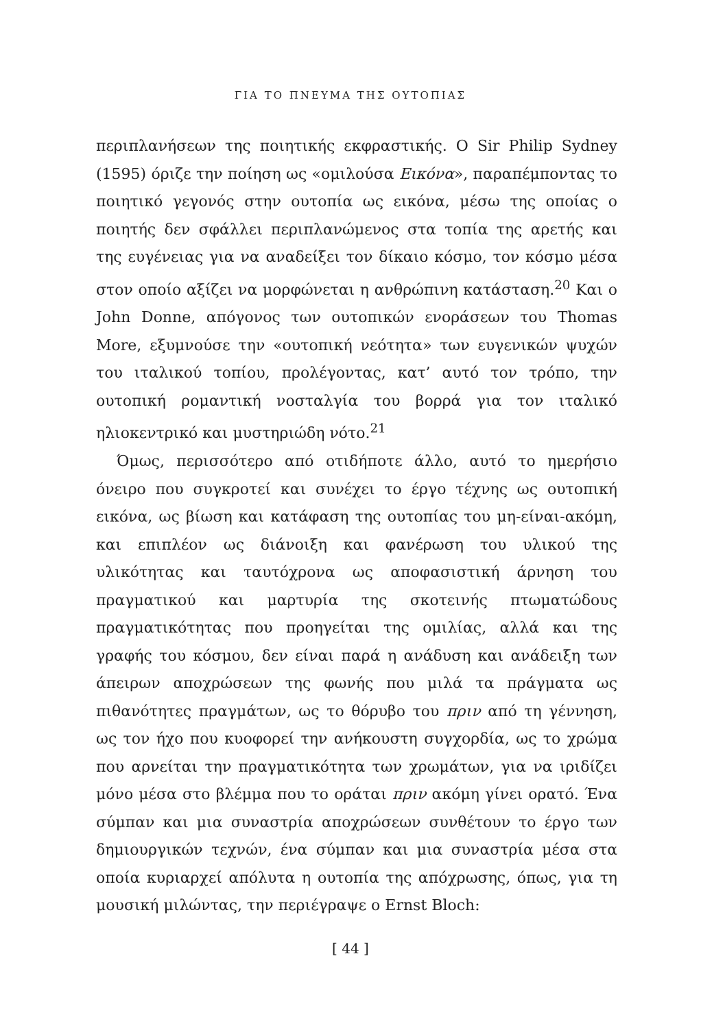ΓΙΑ ΤΟ ΠΝΕΥΜΑ ΤΗΣ ΟΥΤΟΠΙΑΣ
περιπλανήσεων της ποιητικής εκφραστικής. Ο Sir Philip Sydney (1595) όριζε την ποίηση ως «ομιλούσα Εικόνα», παραπέμποντας το ποιητικό γεγονός στην ουτοπία ως εικόνα, μέσω της οποίας ο ποιητής δεν σφάλλει περιπλανώμενος στα τοπία της αρετής και της ευγένειας για να αναδείξει τον δίκαιο κόσμο, τον κόσμο μέσα στον οποίο αξίζει να μορφώνεται η ανθρώπινη κατάσταση.<sup>20</sup> Και ο John Donne, απόγονος των ουτοπικών ενοράσεων του Thomas More, εξυμνούσε την «ουτοπική νεότητα» των ευγενικών ψυχών του ιταλικού τοπίου, προλέγοντας, κατ’ αυτό τον τρόπο, την ουτοπική ρομαντική νοσταλγία του βορρά για τον ιταλικό ηλιοκεντρικό και μυστηριώδη νότο.<sup>21</sup>
Όμως, περισσότερο από οτιδήποτε άλλο, αυτό το ημερήσιο όνειρο που συγκροτεί και συνέχει το έργο τέχνης ως ουτοπική εικόνα, ως βίωση και κατάφαση της ουτοπίας του μη-είναι-ακόμη, και επιπλέον ως διάνοιξη και φανέρωση του υλικού της υλικότητας και ταυτόχρονα ως αποφασιστική άρνηση του πραγματικού και μαρτυρία της σκοτεινής πτωματώδους πραγματικότητας που προηγείται της ομιλίας, αλλά και της γραφής του κόσμου, δεν είναι παρά η ανάδυση και ανάδειξη των άπειρων αποχρώσεων της φωνής που μιλά τα πράγματα ως πιθανότητες πραγμάτων, ως το θόρυβο του πριν από τη γέννηση, ως τον ήχο που κυοφορεί την ανήκουστη συγχορδία, ως το χρώμα που αρνείται την πραγματικότητα των χρωμάτων, για να ιριδίζει μόνο μέσα στο βλέμμα που το οράται πριν ακόμη γίνει ορατό. Ένα σύμπαν και μια συναστρία αποχρώσεων συνθέτουν το έργο των δημιουργικών τεχνών, ένα σύμπαν και μια συναστρία μέσα στα οποία κυριαρχεί απόλυτα η ουτοπία της απόχρωσης, όπως, για τη μουσική μιλώντας, την περιέγραψε ο Ernst Bloch:
[ 44 ]